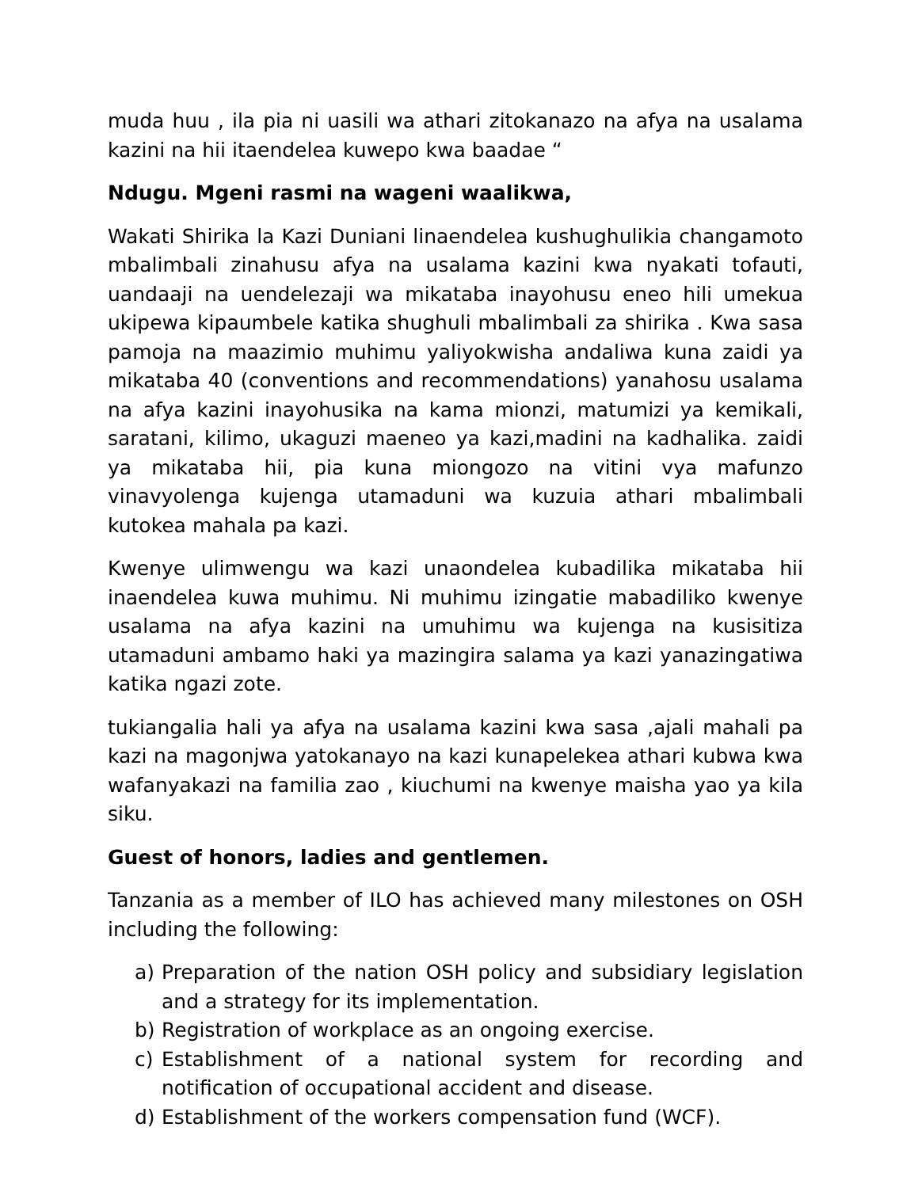muda huu , ila pia ni uasili wa athari zitokanazo na afya na usalama kazini na hii itaendelea kuwepo kwa baadae “
Ndugu. Mgeni rasmi na wageni waalikwa,
Wakati Shirika la Kazi Duniani linaendelea kushughulikia changamoto mbalimbali zinahusu afya na usalama kazini kwa nyakati tofauti, uandaaji na uendelezaji wa mikataba inayohusu eneo hili umekua ukipewa kipaumbele katika shughuli mbalimbali za shirika . Kwa sasa pamoja na maazimio muhimu yaliyokwisha andaliwa kuna zaidi ya mikataba 40 (conventions and recommendations) yanahosu usalama na afya kazini inayohusika na kama mionzi, matumizi ya kemikali, saratani, kilimo, ukaguzi maeneo ya kazi,madini na kadhalika. zaidi ya mikataba hii, pia kuna miongozo na vitini vya mafunzo vinavyolenga kujenga utamaduni wa kuzuia athari mbalimbali kutokea mahala pa kazi.
Kwenye ulimwengu wa kazi unaondelea kubadilika mikataba hii inaendelea kuwa muhimu. Ni muhimu izingatie mabadiliko kwenye usalama na afya kazini na umuhimu wa kujenga na kusisitiza utamaduni ambamo haki ya mazingira salama ya kazi yanazingatiwa katika ngazi zote.
tukiangalia hali ya afya na usalama kazini kwa sasa ,ajali mahali pa kazi na magonjwa yatokanayo na kazi kunapelekea athari kubwa kwa wafanyakazi na familia zao , kiuchumi na kwenye maisha yao ya kila siku.
Guest of honors, ladies and gentlemen.
Tanzania as a member of ILO has achieved many milestones on OSH including the following:
a) Preparation of the nation OSH policy and subsidiary legislation and a strategy for its implementation.
b) Registration of workplace as an ongoing exercise.
c) Establishment of a national system for recording and notification of occupational accident and disease.
d) Establishment of the workers compensation fund (WCF).